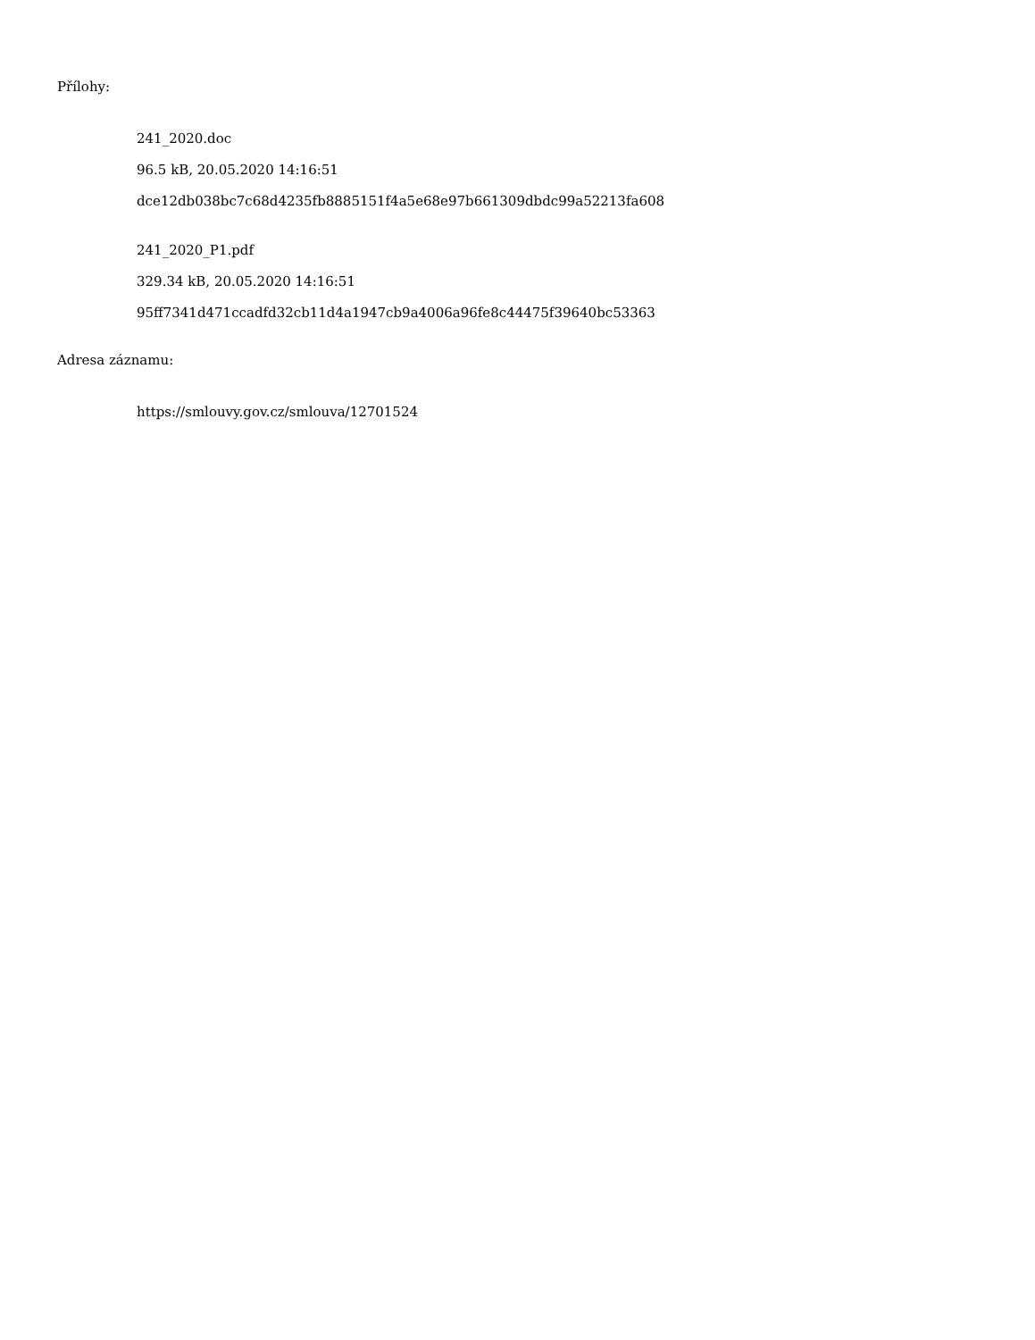Přílohy:
241_2020.doc
96.5 kB, 20.05.2020 14:16:51
dce12db038bc7c68d4235fb8885151f4a5e68e97b661309dbdc99a52213fa608
241_2020_P1.pdf
329.34 kB, 20.05.2020 14:16:51
95ff7341d471ccadfd32cb11d4a1947cb9a4006a96fe8c44475f39640bc53363
Adresa záznamu:
https://smlouvy.gov.cz/smlouva/12701524